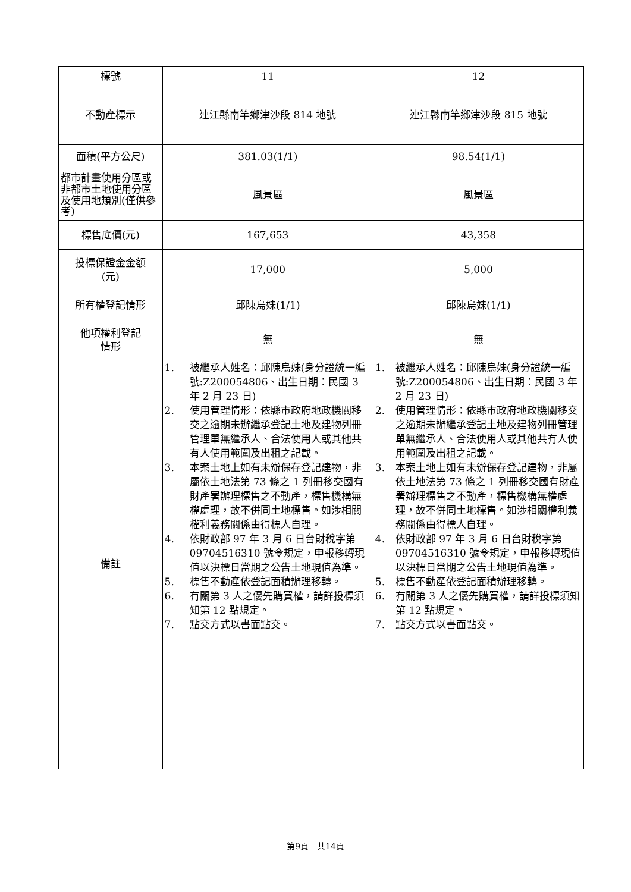| 標號 | 11 | 12 |
| 不動產標示 | 連江縣南竿鄉津沙段 814 地號 | 連江縣南竿鄉津沙段 815 地號 |
| 面積(平方公尺) | 381.03(1/1) | 98.54(1/1) |
| 都市計畫使用分區或非都市土地使用分區及使用地類別(僅供參考) | 風景區 | 風景區 |
| 標售底價(元) | 167,653 | 43,358 |
| 投標保證金金額 (元) | 17,000 | 5,000 |
| 所有權登記情形 | 邱陳烏妹(1/1) | 邱陳烏妹(1/1) |
| 他項權利登記 情形 | 無 | 無 |
| 備註 | 1. 被繼承人姓名：邱陳烏妹(身分證統一編號:Z200054806、出生日期：民國 3 年 2 月 23 日) 2. 使用管理情形：依縣市政府地政機關移交之逾期未辦繼承登記土地及建物列冊管理單無繼承人、合法使用人或其他共有人使用範圍及出租之記載。 3. 本案土地上如有未辦保存登記建物，非屬依土地法第 73 條之 1 列冊移交國有財產署辦理標售之不動產，標售機構無權處理，故不併同土地標售。如涉相關權利義務關係由得標人自理。 4. 依財政部 97 年 3 月 6 日台財稅字第 09704516310 號令規定，申報移轉現值以決標日當期之公告土地現值為準。 5. 標售不動產依登記面積辦理移轉。 6. 有關第 3 人之優先購買權，請詳投標須知第 12 點規定。 7. 點交方式以書面點交。 | 1. 被繼承人姓名：邱陳烏妹(身分證統一編號:Z200054806、出生日期：民國 3 年 2 月 23 日) 2. 使用管理情形：依縣市政府地政機關移交之逾期未辦繼承登記土地及建物列冊管理單無繼承人、合法使用人或其他共有人使用範圍及出租之記載。 3. 本案土地上如有未辦保存登記建物，非屬依土地法第 73 條之 1 列冊移交國有財產署辦理標售之不動產，標售機構無權處理，故不併同土地標售。如涉相關權利義務關係由得標人自理。 4. 依財政部 97 年 3 月 6 日台財稅字第 09704516310 號令規定，申報移轉現值以決標日當期之公告土地現值為準。 5. 標售不動產依登記面積辦理移轉。 6. 有關第 3 人之優先購買權，請詳投標須知第 12 點規定。 7. 點交方式以書面點交。 |
第9頁　共14頁